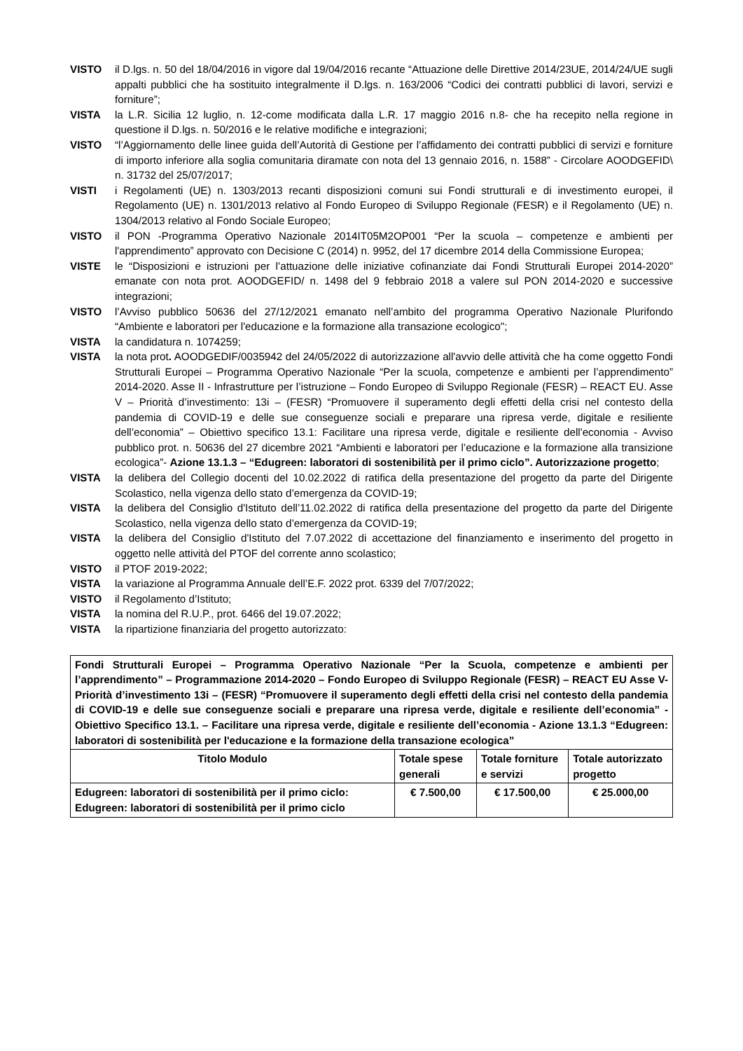VISTO il D.lgs. n. 50 del 18/04/2016 in vigore dal 19/04/2016 recante “Attuazione delle Direttive 2014/23UE, 2014/24/UE sugli appalti pubblici che ha sostituito integralmente il D.lgs. n. 163/2006 “Codici dei contratti pubblici di lavori, servizi e forniture”;
VISTA la L.R. Sicilia 12 luglio, n. 12-come modificata dalla L.R. 17 maggio 2016 n.8- che ha recepito nella regione in questione il D.lgs. n. 50/2016 e le relative modifiche e integrazioni;
VISTO “l’Aggiornamento delle linee guida dell’Autorità di Gestione per l’affidamento dei contratti pubblici di servizi e forniture di importo inferiore alla soglia comunitaria diramate con nota del 13 gennaio 2016, n. 1588” - Circolare AOODGEFID\ n. 31732 del 25/07/2017;
VISTI i Regolamenti (UE) n. 1303/2013 recanti disposizioni comuni sui Fondi strutturali e di investimento europei, il Regolamento (UE) n. 1301/2013 relativo al Fondo Europeo di Sviluppo Regionale (FESR) e il Regolamento (UE) n. 1304/2013 relativo al Fondo Sociale Europeo;
VISTO il PON -Programma Operativo Nazionale 2014IT05M2OP001 “Per la scuola – competenze e ambienti per l'apprendimento” approvato con Decisione C (2014) n. 9952, del 17 dicembre 2014 della Commissione Europea;
VISTE le “Disposizioni e istruzioni per l’attuazione delle iniziative cofinanziate dai Fondi Strutturali Europei 2014-2020” emanate con nota prot. AOODGEFID/ n. 1498 del 9 febbraio 2018 a valere sul PON 2014-2020 e successive integrazioni;
VISTO l’Avviso pubblico 50636 del 27/12/2021 emanato nell’ambito del programma Operativo Nazionale Plurifondo “Ambiente e laboratori per l'educazione e la formazione alla transazione ecologico";
VISTA la candidatura n. 1074259;
VISTA la nota prot. AOODGEDIF/0035942 del 24/05/2022 di autorizzazione all'avvio delle attività che ha come oggetto Fondi Strutturali Europei – Programma Operativo Nazionale “Per la scuola, competenze e ambienti per l’apprendimento” 2014-2020. Asse II - Infrastrutture per l’istruzione – Fondo Europeo di Sviluppo Regionale (FESR) – REACT EU. Asse V – Priorità d’investimento: 13i – (FESR) “Promuovere il superamento degli effetti della crisi nel contesto della pandemia di COVID-19 e delle sue conseguenze sociali e preparare una ripresa verde, digitale e resiliente dell’economia” – Obiettivo specifico 13.1: Facilitare una ripresa verde, digitale e resiliente dell'economia - Avviso pubblico prot. n. 50636 del 27 dicembre 2021 “Ambienti e laboratori per l’educazione e la formazione alla transizione ecologica”- Azione 13.1.3 – “Edugreen: laboratori di sostenibilità per il primo ciclo”. Autorizzazione progetto;
VISTA la delibera del Collegio docenti del 10.02.2022 di ratifica della presentazione del progetto da parte del Dirigente Scolastico, nella vigenza dello stato d’emergenza da COVID-19;
VISTA la delibera del Consiglio d'Istituto dell’11.02.2022 di ratifica della presentazione del progetto da parte del Dirigente Scolastico, nella vigenza dello stato d’emergenza da COVID-19;
VISTA la delibera del Consiglio d'Istituto del 7.07.2022 di accettazione del finanziamento e inserimento del progetto in oggetto nelle attività del PTOF del corrente anno scolastico;
VISTO il PTOF 2019-2022;
VISTA la variazione al Programma Annuale dell’E.F. 2022 prot. 6339 del 7/07/2022;
VISTO il Regolamento d’Istituto;
VISTA la nomina del R.U.P., prot. 6466 del 19.07.2022;
VISTA la ripartizione finanziaria del progetto autorizzato:
| Fondi Strutturali Europei – Programma Operativo Nazionale “Per la Scuola, competenze e ambienti per l’apprendimento” – Programmazione 2014-2020 – Fondo Europeo di Sviluppo Regionale (FESR) – REACT EU Asse V- Priorità d’investimento 13i – (FESR) “Promuovere il superamento degli effetti della crisi nel contesto della pandemia di COVID-19 e delle sue conseguenze sociali e preparare una ripresa verde, digitale e resiliente dell’economia” - Obiettivo Specifico 13.1. – Facilitare una ripresa verde, digitale e resiliente dell’economia - Azione 13.1.3 “Edugreen: laboratori di sostenibilità per l'educazione e la formazione della transazione ecologica” | | | |
| Titolo Modulo | Totale spese generali | Totale forniture e servizi | Totale autorizzato progetto |
| Edugreen: laboratori di sostenibilità per il primo ciclo: Edugreen: laboratori di sostenibilità per il primo ciclo | € 7.500,00 | € 17.500,00 | € 25.000,00 |